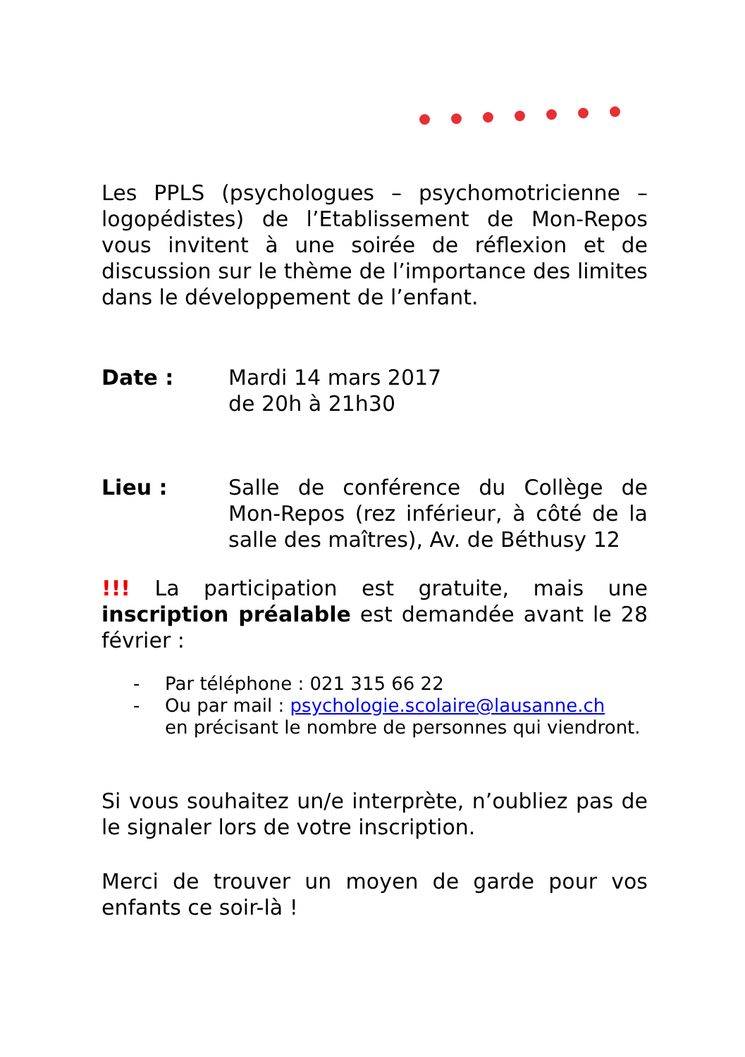Les PPLS (psychologues – psychomotricienne – logopédistes) de l’Etablissement de Mon-Repos vous invitent à une soirée de réflexion et de discussion sur le thème de l’importance des limites dans le développement de l’enfant.
Date : Mardi 14 mars 2017
de 20h à 21h30
Lieu : Salle de conférence du Collège de Mon-Repos (rez inférieur, à côté de la salle des maîtres), Av. de Béthusy 12
!!! La participation est gratuite, mais une inscription préalable est demandée avant le 28 février :
- Par téléphone : 021 315 66 22
- Ou par mail : psychologie.scolaire@lausanne.ch
en précisant le nombre de personnes qui viendront.
Si vous souhaitez un/e interprète, n’oubliez pas de le signaler lors de votre inscription.
Merci de trouver un moyen de garde pour vos enfants ce soir-là !